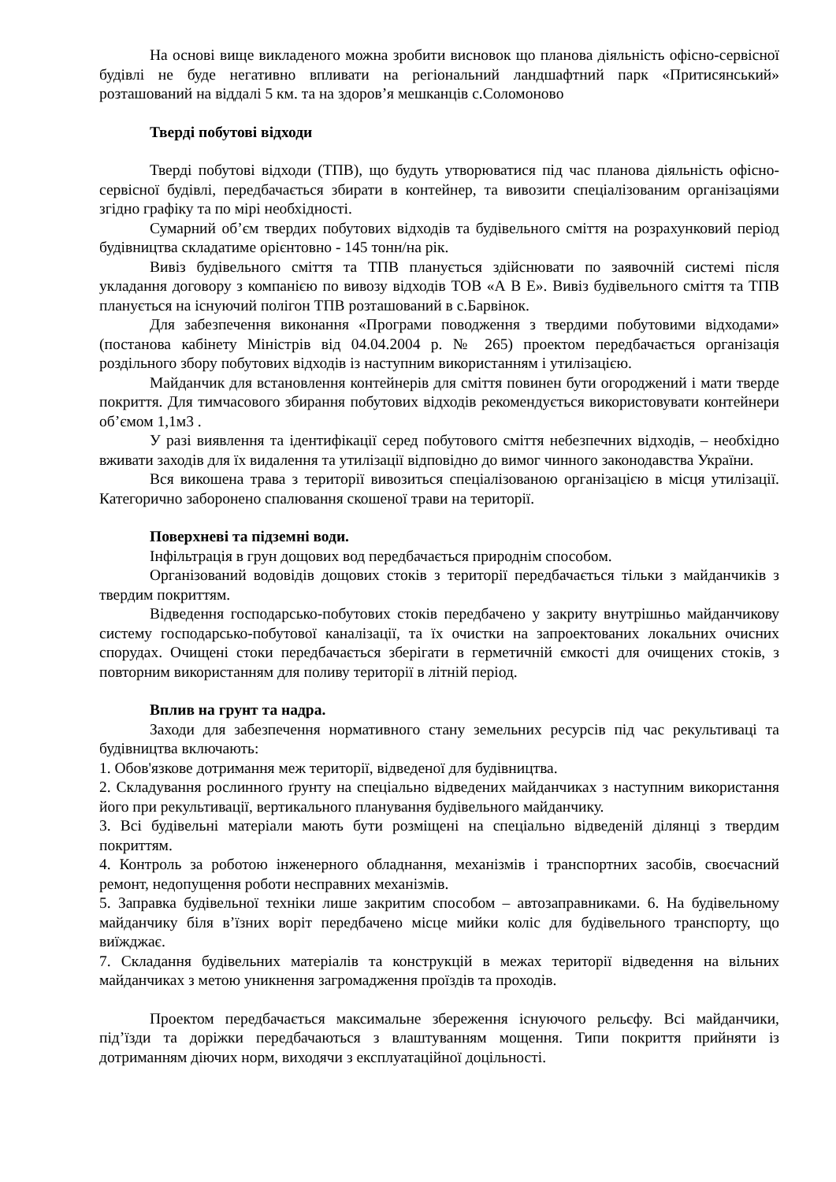На основі вище викладеного можна зробити висновок що планова діяльність офісно-сервісної будівлі не буде негативно впливати на регіональний ландшафтний парк «Притисянський» розташований на віддалі 5 км. та на здоров’я мешканців с.Соломоново
Тверді побутові відходи
Тверді побутові відходи (ТПВ), що будуть утворюватися під час планова діяльність офісно-сервісної будівлі, передбачається збирати в контейнер, та вивозити спеціалізованим організаціями згідно графіку та по мірі необхідності.
Сумарний об’єм твердих побутових відходів та будівельного сміття на розрахунковий період будівництва складатиме орієнтовно - 145 тонн/на рік.
Вивіз будівельного сміття та ТПВ планується здійснювати по заявочній системі після укладання договору з компанією по вивозу відходів ТОВ «А В Е». Вивіз будівельного сміття та ТПВ планується на існуючий полігон ТПВ розташований в с.Барвінок.
Для забезпечення виконання «Програми поводження з твердими побутовими відходами» (постанова кабінету Міністрів від 04.04.2004 р. № 265) проектом передбачається організація роздільного збору побутових відходів із наступним використанням і утилізацією.
Майданчик для встановлення контейнерів для сміття повинен бути огороджений і мати тверде покриття. Для тимчасового збирання побутових відходів рекомендується використовувати контейнери об’ємом 1,1м3 .
У разі виявлення та ідентифікації серед побутового сміття небезпечних відходів, – необхідно вживати заходів для їх видалення та утилізації відповідно до вимог чинного законодавства України.
Вся викошена трава з території вивозиться спеціалізованою організацією в місця утилізації. Категорично заборонено спалювання скошеної трави на території.
Поверхневі та підземні води.
Інфільтрація в грун дощових вод передбачається природнім способом.
Організований водовідів дощових стоків з території передбачається тільки з майданчиків з твердим покриттям.
Відведення господарсько-побутових стоків передбачено у закриту внутрішньо майданчикову систему господарсько-побутової каналізації, та їх очистки на запроектованих локальних очисних спорудах. Очищені стоки передбачається зберігати в герметичній ємкості для очищених стоків, з повторним використанням для поливу території в літній період.
Вплив на грунт та надра.
Заходи для забезпечення нормативного стану земельних ресурсів під час рекультиваці та будівництва включають:
1. Обов'язкове дотримання меж території, відведеної для будівництва.
2. Складування рослинного ґрунту на спеціально відведених майданчиках з наступним використання його при рекультивації, вертикального планування будівельного майданчику.
3. Всі будівельні матеріали мають бути розміщені на спеціально відведеній ділянці з твердим покриттям.
4. Контроль за роботою інженерного обладнання, механізмів і транспортних засобів, своєчасний ремонт, недопущення роботи несправних механізмів.
5. Заправка будівельної техніки лише закритим способом – автозаправниками. 6. На будівельному майданчику біля в’їзних воріт передбачено місце мийки коліс для будівельного транспорту, що виїжджає.
7. Складання будівельних матеріалів та конструкцій в межах території відведення на вільних майданчиках з метою уникнення загромадження проїздів та проходів.
Проектом передбачається максимальне збереження існуючого рельєфу. Всі майданчики, під’їзди та доріжки передбачаються з влаштуванням мощення. Типи покриття прийняти із дотриманням діючих норм, виходячи з експлуатаційної доцільності.